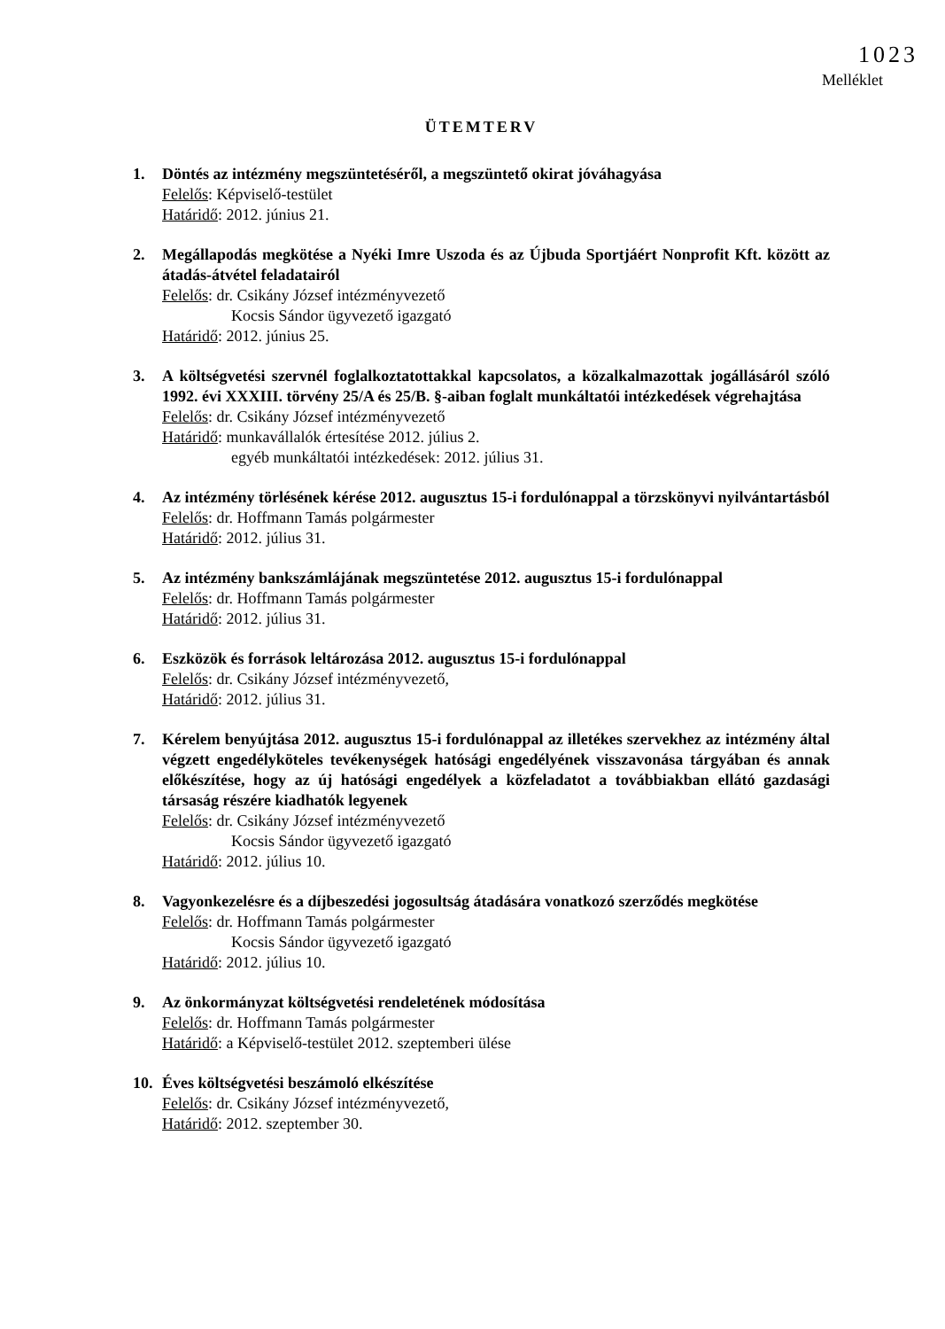1023
Melléklet
ÜTEMTERV
1. Döntés az intézmény megszüntetéséről, a megszüntető okirat jóváhagyása
Felelős: Képviselő-testület
Határidő: 2012. június 21.
2. Megállapodás megkötése a Nyéki Imre Uszoda és az Újbuda Sportjáért Nonprofit Kft. között az átadás-átvétel feladatairól
Felelős: dr. Csikány József intézményvezető
Kocsis Sándor ügyvezető igazgató
Határidő: 2012. június 25.
3. A költségvetési szervnél foglalkoztatottakkal kapcsolatos, a közalkalmazottak jogállásáról szóló 1992. évi XXXIII. törvény 25/A és 25/B. §-aiban foglalt munkáltatói intézkedések végrehajtása
Felelős: dr. Csikány József intézményvezető
Határidő: munkavállalók értesítése 2012. július 2.
egyéb munkáltatói intézkedések: 2012. július 31.
4. Az intézmény törlésének kérése 2012. augusztus 15-i fordulónappal a törzskönyvi nyilvántartásból
Felelős: dr. Hoffmann Tamás polgármester
Határidő: 2012. július 31.
5. Az intézmény bankszámlájának megszüntetése 2012. augusztus 15-i fordulónappal
Felelős: dr. Hoffmann Tamás polgármester
Határidő: 2012. július 31.
6. Eszközök és források leltározása 2012. augusztus 15-i fordulónappal
Felelős: dr. Csikány József intézményvezető,
Határidő: 2012. július 31.
7. Kérelem benyújtása 2012. augusztus 15-i fordulónappal az illetékes szervekhez az intézmény által végzett engedélyköteles tevékenységek hatósági engedélyének visszavonása tárgyában és annak előkészítése, hogy az új hatósági engedélyek a közfeladatot a továbbiakban ellátó gazdasági társaság részére kiadhatók legyenek
Felelős: dr. Csikány József intézményvezető
Kocsis Sándor ügyvezető igazgató
Határidő: 2012. július 10.
8. Vagyonkezelésre és a díjbeszedési jogosultság átadására vonatkozó szerződés megkötése
Felelős: dr. Hoffmann Tamás polgármester
Kocsis Sándor ügyvezető igazgató
Határidő: 2012. július 10.
9. Az önkormányzat költségvetési rendeletének módosítása
Felelős: dr. Hoffmann Tamás polgármester
Határidő: a Képviselő-testület 2012. szeptemberi ülése
10. Éves költségvetési beszámoló elkészítése
Felelős: dr. Csikány József intézményvezető,
Határidő: 2012. szeptember 30.